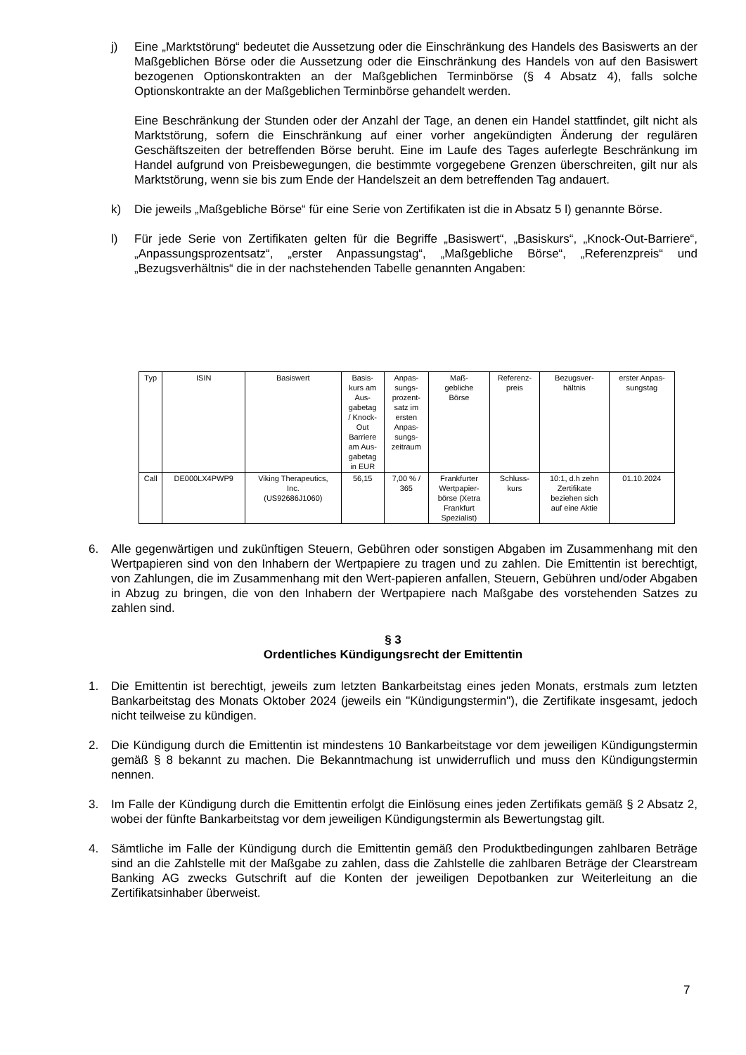j) Eine „Marktstörung“ bedeutet die Aussetzung oder die Einschränkung des Handels des Basiswerts an der Maßgeblichen Börse oder die Aussetzung oder die Einschränkung des Handels von auf den Basiswert bezogenen Optionskontrakten an der Maßgeblichen Terminbörse (§ 4 Absatz 4), falls solche Optionskontrakte an der Maßgeblichen Terminbörse gehandelt werden.
Eine Beschränkung der Stunden oder der Anzahl der Tage, an denen ein Handel stattfindet, gilt nicht als Marktstörung, sofern die Einschränkung auf einer vorher angekündigten Änderung der regulären Geschäftszeiten der betreffenden Börse beruht. Eine im Laufe des Tages auferlegte Beschränkung im Handel aufgrund von Preisbewegungen, die bestimmte vorgegebene Grenzen überschreiten, gilt nur als Marktstörung, wenn sie bis zum Ende der Handelszeit an dem betreffenden Tag andauert.
k) Die jeweils „Maßgebliche Börse“ für eine Serie von Zertifikaten ist die in Absatz 5 l) genannte Börse.
l) Für jede Serie von Zertifikaten gelten für die Begriffe „Basiswert“, „Basiskurs“, „Knock-Out-Barriere“, „Anpassungsprozentsatz“, „erster Anpassungstag“, „Maßgebliche Börse“, „Referenzpreis“ und „Bezugsverhältnis“ die in der nachstehenden Tabelle genannten Angaben:
| Typ | ISIN | Basiswert | Basis- kurs am Aus- gabetag / Knock- Out Barriere am Aus- gabetag in EUR | Anpas- sungs- prozent- satz im ersten Anpas- sungs- zeitraum | Maß- gebliche Börse | Referenz- preis | Bezugsver- hältnis | erster Anpas- sungstag |
| --- | --- | --- | --- | --- | --- | --- | --- | --- |
| Call | DE000LX4PWP9 | Viking Therapeutics, Inc. (US92686J1060) | 56,15 | 7,00 % / 365 | Frankfurter Wertpapier- börse (Xetra Frankfurt Spezialist) | Schluss- kurs | 10:1, d.h zehn Zertifikate beziehen sich auf eine Aktie | 01.10.2024 |
6. Alle gegenwärtigen und zukünftigen Steuern, Gebühren oder sonstigen Abgaben im Zusammenhang mit den Wertpapieren sind von den Inhabern der Wertpapiere zu tragen und zu zahlen. Die Emittentin ist berechtigt, von Zahlungen, die im Zusammenhang mit den Wert-papieren anfallen, Steuern, Gebühren und/oder Abgaben in Abzug zu bringen, die von den Inhabern der Wertpapiere nach Maßgabe des vorstehenden Satzes zu zahlen sind.
§ 3
Ordentliches Kündigungsrecht der Emittentin
1. Die Emittentin ist berechtigt, jeweils zum letzten Bankarbeitstag eines jeden Monats, erstmals zum letzten Bankarbeitstag des Monats Oktober 2024 (jeweils ein "Kündigungstermin"), die Zertifikate insgesamt, jedoch nicht teilweise zu kündigen.
2. Die Kündigung durch die Emittentin ist mindestens 10 Bankarbeitstage vor dem jeweiligen Kündigungstermin gemäß § 8 bekannt zu machen. Die Bekanntmachung ist unwiderruflich und muss den Kündigungstermin nennen.
3. Im Falle der Kündigung durch die Emittentin erfolgt die Einlösung eines jeden Zertifikats gemäß § 2 Absatz 2, wobei der fünfte Bankarbeitstag vor dem jeweiligen Kündigungstermin als Bewertungstag gilt.
4. Sämtliche im Falle der Kündigung durch die Emittentin gemäß den Produktbedingungen zahlbaren Beträge sind an die Zahlstelle mit der Maßgabe zu zahlen, dass die Zahlstelle die zahlbaren Beträge der Clearstream Banking AG zwecks Gutschrift auf die Konten der jeweiligen Depotbanken zur Weiterleitung an die Zertifikatsinhaber überweist.
7